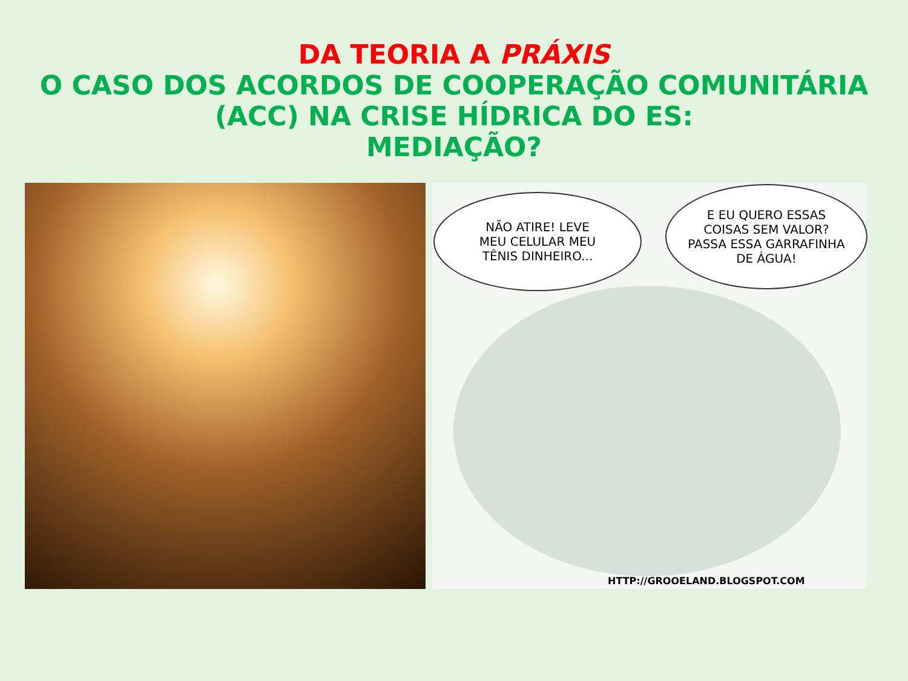DA TEORIA A PRÁXIS
O CASO DOS ACORDOS DE COOPERAÇÃO COMUNITÁRIA
(ACC) NA CRISE HÍDRICA DO ES:
MEDIAÇÃO?
NÃO ATIRE! LEVE
MEU CELULAR MEU
TÊNIS DINHEIRO...
E EU QUERO ESSAS
COISAS SEM VALOR?
PASSA ESSA GARRAFINHA
DE ÁGUA!
HTTP://GROOELAND.BLOGSPOT.COM